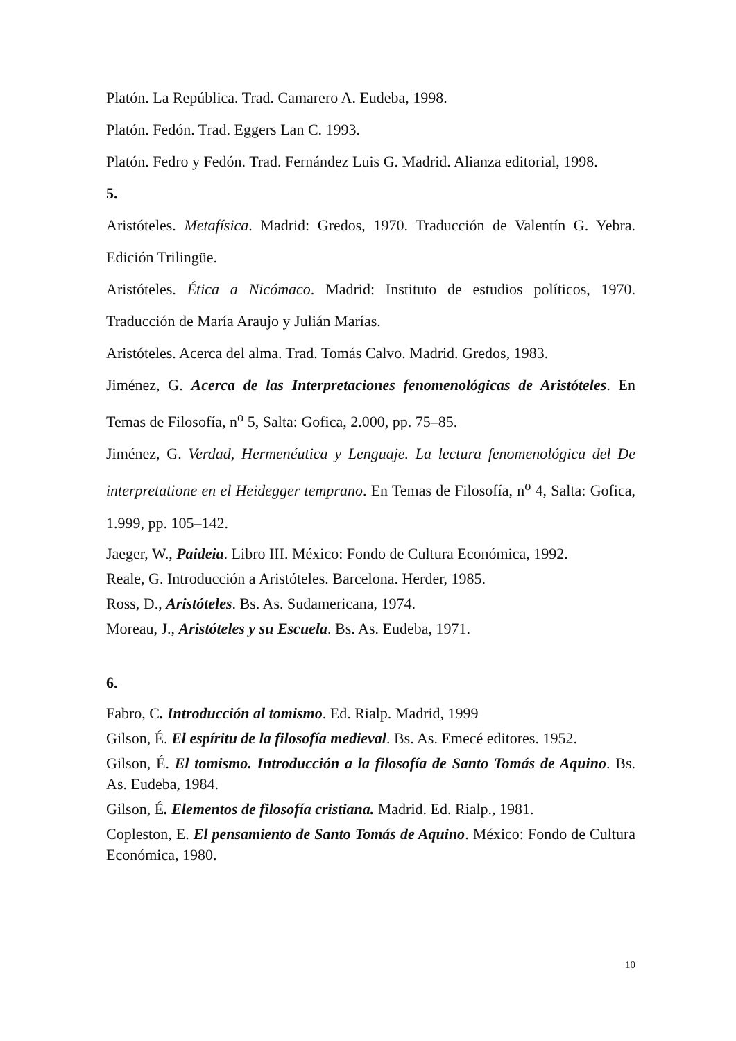Platón. La República. Trad. Camarero A. Eudeba, 1998.
Platón. Fedón. Trad. Eggers Lan C. 1993.
Platón. Fedro y Fedón. Trad. Fernández Luis G. Madrid. Alianza editorial, 1998.
5.
Aristóteles. Metafísica. Madrid: Gredos, 1970. Traducción de Valentín G. Yebra. Edición Trilingüe.
Aristóteles. Ética a Nicómaco. Madrid: Instituto de estudios políticos, 1970. Traducción de María Araujo y Julián Marías.
Aristóteles. Acerca del alma. Trad. Tomás Calvo. Madrid. Gredos, 1983.
Jiménez, G. Acerca de las Interpretaciones fenomenológicas de Aristóteles. En Temas de Filosofía, n<sup>o</sup> 5, Salta: Gofica, 2.000, pp. 75–85.
Jiménez, G. Verdad, Hermenéutica y Lenguaje. La lectura fenomenológica del De interpretatione en el Heidegger temprano. En Temas de Filosofía, n<sup>o</sup> 4, Salta: Gofica, 1.999, pp. 105–142.
Jaeger, W., Paideia. Libro III. México: Fondo de Cultura Económica, 1992.
Reale, G. Introducción a Aristóteles. Barcelona. Herder, 1985.
Ross, D., Aristóteles. Bs. As. Sudamericana, 1974.
Moreau, J., Aristóteles y su Escuela. Bs. As. Eudeba, 1971.
6.
Fabro, C. Introducción al tomismo. Ed. Rialp. Madrid, 1999
Gilson, É. El espíritu de la filosofía medieval. Bs. As. Emecé editores. 1952.
Gilson, É. El tomismo. Introducción a la filosofía de Santo Tomás de Aquino. Bs. As. Eudeba, 1984.
Gilson, É. Elementos de filosofía cristiana. Madrid. Ed. Rialp., 1981.
Copleston, E. El pensamiento de Santo Tomás de Aquino. México: Fondo de Cultura Económica, 1980.
10